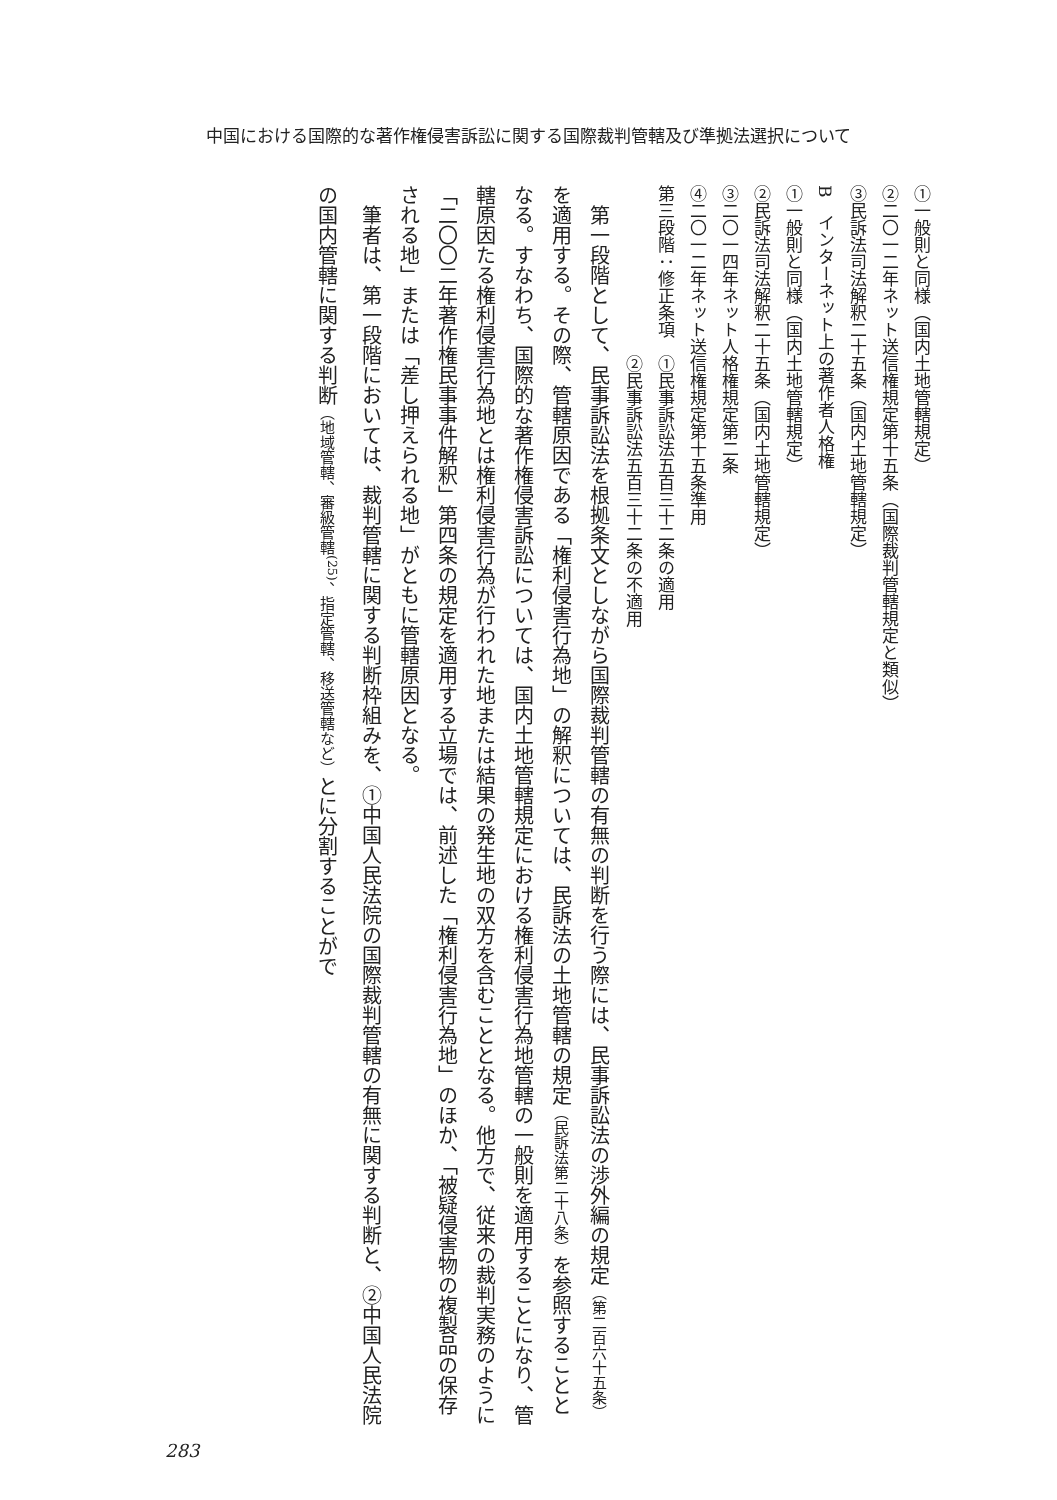中国における国際的な著作権侵害訴訟に関する国際裁判管轄及び準拠法選択について
①一般則と同様（国内土地管轄規定）
②二〇一二年ネット送信権規定第十五条（国際裁判管轄規定と類似）
③民訴法司法解釈二十五条（国内土地管轄規定）
B　インターネット上の著作者人格権
①一般則と同様（国内土地管轄規定）
②民訴法司法解釈二十五条（国内土地管轄規定）
③二〇一四年ネット人格権規定第二条
④二〇一二年ネット送信権規定第十五条準用
第三段階：修正条項　①民事訴訟法五百三十二条の適用
　　　　　　　　　　②民事訴訟法五百三十二条の不適用
　第一段階として、民事訴訟法を根拠条文としながら国際裁判管轄の有無の判断を行う際には、民事訴訟法の渉外編の規定（第二百六十五条）を適用する。その際、管轄原因である「権利侵害行為地」の解釈については、民訴法の土地管轄の規定（民訴法第二十八条）を参照することとなる。すなわち、国際的な著作権侵害訴訟については、国内土地管轄規定における権利侵害行為地管轄の一般則を適用することになり、管轄原因たる権利侵害行為地とは権利侵害行為が行われた地または結果の発生地の双方を含むこととなる。他方で、従来の裁判実務のように「二〇〇二年著作権民事事件解釈」第四条の規定を適用する立場では、前述した「権利侵害行為地」のほか、「被疑侵害物の複製品の保存される地」または「差し押えられる地」がともに管轄原因となる。
　筆者は、第一段階においては、裁判管轄に関する判断枠組みを、①中国人民法院の国際裁判管轄の有無に関する判断と、②中国人民法院の国内管轄に関する判断（地域管轄、審級管轄<sup>(25)</sup>、指定管轄、移送管轄など）とに分割することがで
283